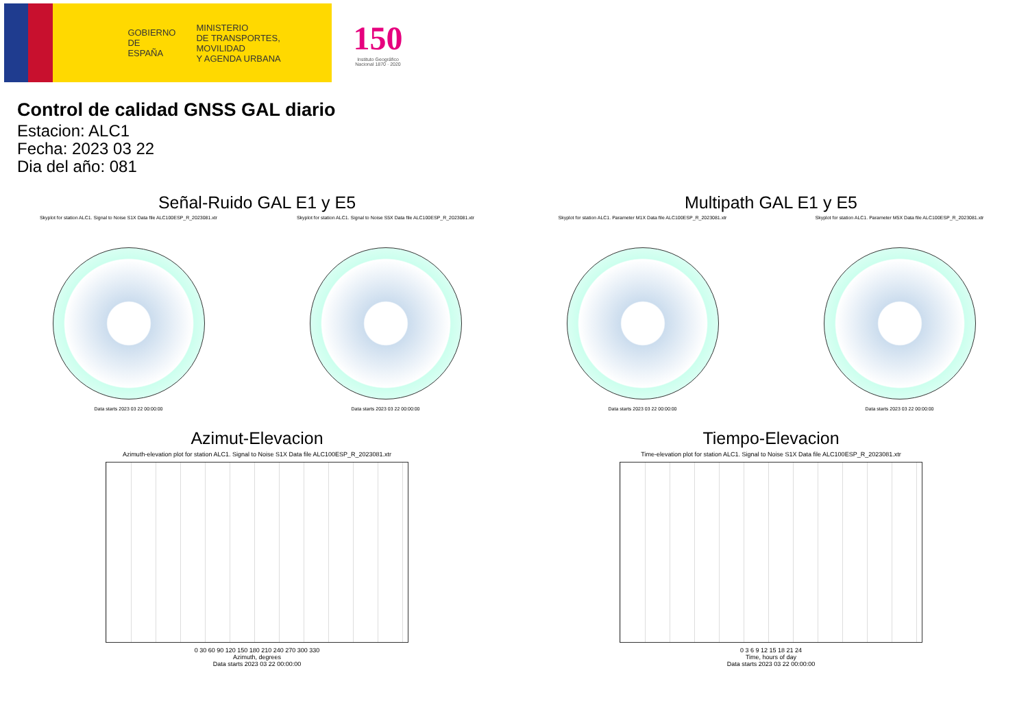GOBIERNO
DE ESPAÑA
MINISTERIO
DE TRANSPORTES, MOVILIDAD
Y AGENDA URBANA
150
Instituto Geográfico
Nacional 1870 · 2020
Control de calidad GNSS GAL diario
Estacion: ALC1
Fecha: 2023 03 22
Dia del año: 081
Señal-Ruido GAL E1 y E5
Skyplot for station ALC1. Signal to Noise S1X Data file ALC100ESP_R_2023081.xtr
Data starts 2023 03 22 00:00:00
Skyplot for station ALC1. Signal to Noise S5X Data file ALC100ESP_R_2023081.xtr
Data starts 2023 03 22 00:00:00
Multipath GAL E1 y E5
Skyplot for station ALC1. Parameter M1X Data file ALC100ESP_R_2023081.xtr
Data starts 2023 03 22 00:00:00
Skyplot for station ALC1. Parameter M5X Data file ALC100ESP_R_2023081.xtr
Data starts 2023 03 22 00:00:00
Azimut-Elevacion
Azimuth-elevation plot for station ALC1. Signal to Noise S1X Data file ALC100ESP_R_2023081.xtr
0 30 60 90 120 150 180 210 240 270 300 330
Azimuth, degrees
Data starts 2023 03 22 00:00:00
Tiempo-Elevacion
Time-elevation plot for station ALC1. Signal to Noise S1X Data file ALC100ESP_R_2023081.xtr
0 3 6 9 12 15 18 21 24
Time, hours of day
Data starts 2023 03 22 00:00:00